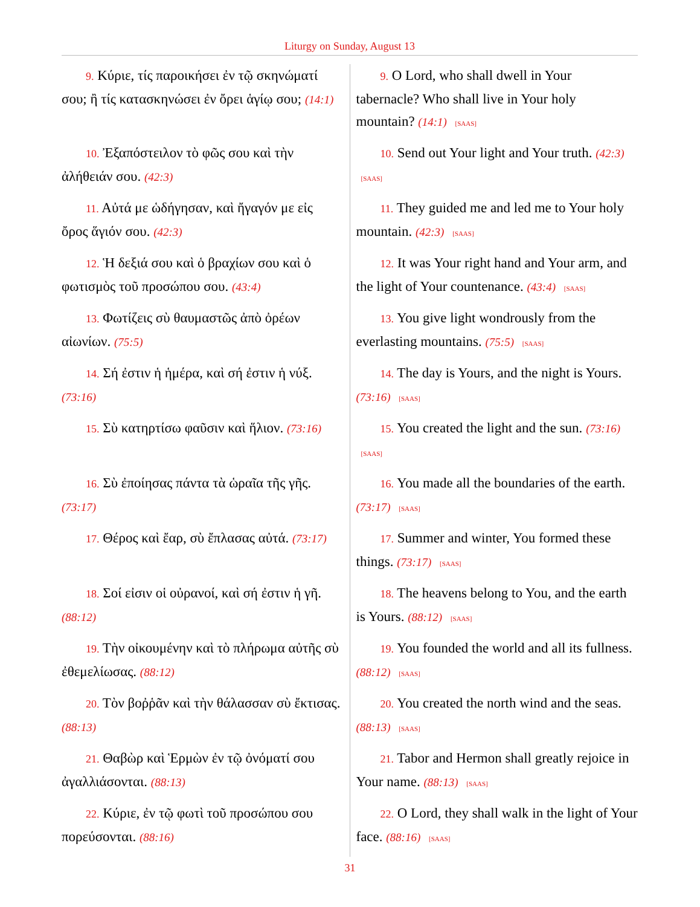Liturgy on Sunday, August 13
| 9. Κύριε, τίς παροικήσει ἐν τῷ σκηνώματί σου; ἢ τίς κατασκηνώσει ἐν ὄρει ἁγίῳ σου; (14:1) | 9. O Lord, who shall dwell in Your tabernacle? Who shall live in Your holy mountain? (14:1) [SAAS] |
| 10. Ἐξαπόστειλον τὸ φῶς σου καὶ τὴν ἀλήθειάν σου. (42:3) | 10. Send out Your light and Your truth. (42:3) [SAAS] |
| 11. Αὐτά με ὡδήγησαν, καὶ ἤγαγόν με εἰς ὄρος ἅγιόν σου. (42:3) | 11. They guided me and led me to Your holy mountain. (42:3) [SAAS] |
| 12. Ἡ δεξιά σου καὶ ὁ βραχίων σου καὶ ὁ φωτισμὸς τοῦ προσώπου σου. (43:4) | 12. It was Your right hand and Your arm, and the light of Your countenance. (43:4) [SAAS] |
| 13. Φωτίζεις σὺ θαυμαστῶς ἀπὸ ὀρέων αἰωνίων. (75:5) | 13. You give light wondrously from the everlasting mountains. (75:5) [SAAS] |
| 14. Σή ἐστιν ἡ ἡμέρα, καὶ σή ἐστιν ἡ νύξ. (73:16) | 14. The day is Yours, and the night is Yours. (73:16) [SAAS] |
| 15. Σὺ κατηρτίσω φαῦσιν καὶ ἥλιον. (73:16) | 15. You created the light and the sun. (73:16) [SAAS] |
| 16. Σὺ ἐποίησας πάντα τὰ ὡραῖα τῆς γῆς. (73:17) | 16. You made all the boundaries of the earth. (73:17) [SAAS] |
| 17. Θέρος καὶ ἔαρ, σὺ ἔπλασας αὐτά. (73:17) | 17. Summer and winter, You formed these things. (73:17) [SAAS] |
| 18. Σοί εἰσιν οἱ οὐρανοί, καὶ σή ἐστιν ἡ γῆ. (88:12) | 18. The heavens belong to You, and the earth is Yours. (88:12) [SAAS] |
| 19. Τὴν οἰκουμένην καὶ τὸ πλήρωμα αὐτῆς σὺ ἐθεμελίωσας. (88:12) | 19. You founded the world and all its fullness. (88:12) [SAAS] |
| 20. Τὸν βοῤῥᾶν καὶ τὴν θάλασσαν σὺ ἔκτισας. (88:13) | 20. You created the north wind and the seas. (88:13) [SAAS] |
| 21. Θαβὼρ καὶ Ἑρμὼν ἐν τῷ ὀνόματί σου ἀγαλλιάσονται. (88:13) | 21. Tabor and Hermon shall greatly rejoice in Your name. (88:13) [SAAS] |
| 22. Κύριε, ἐν τῷ φωτὶ τοῦ προσώπου σου πορεύσονται. (88:16) | 22. O Lord, they shall walk in the light of Your face. (88:16) [SAAS] |
31